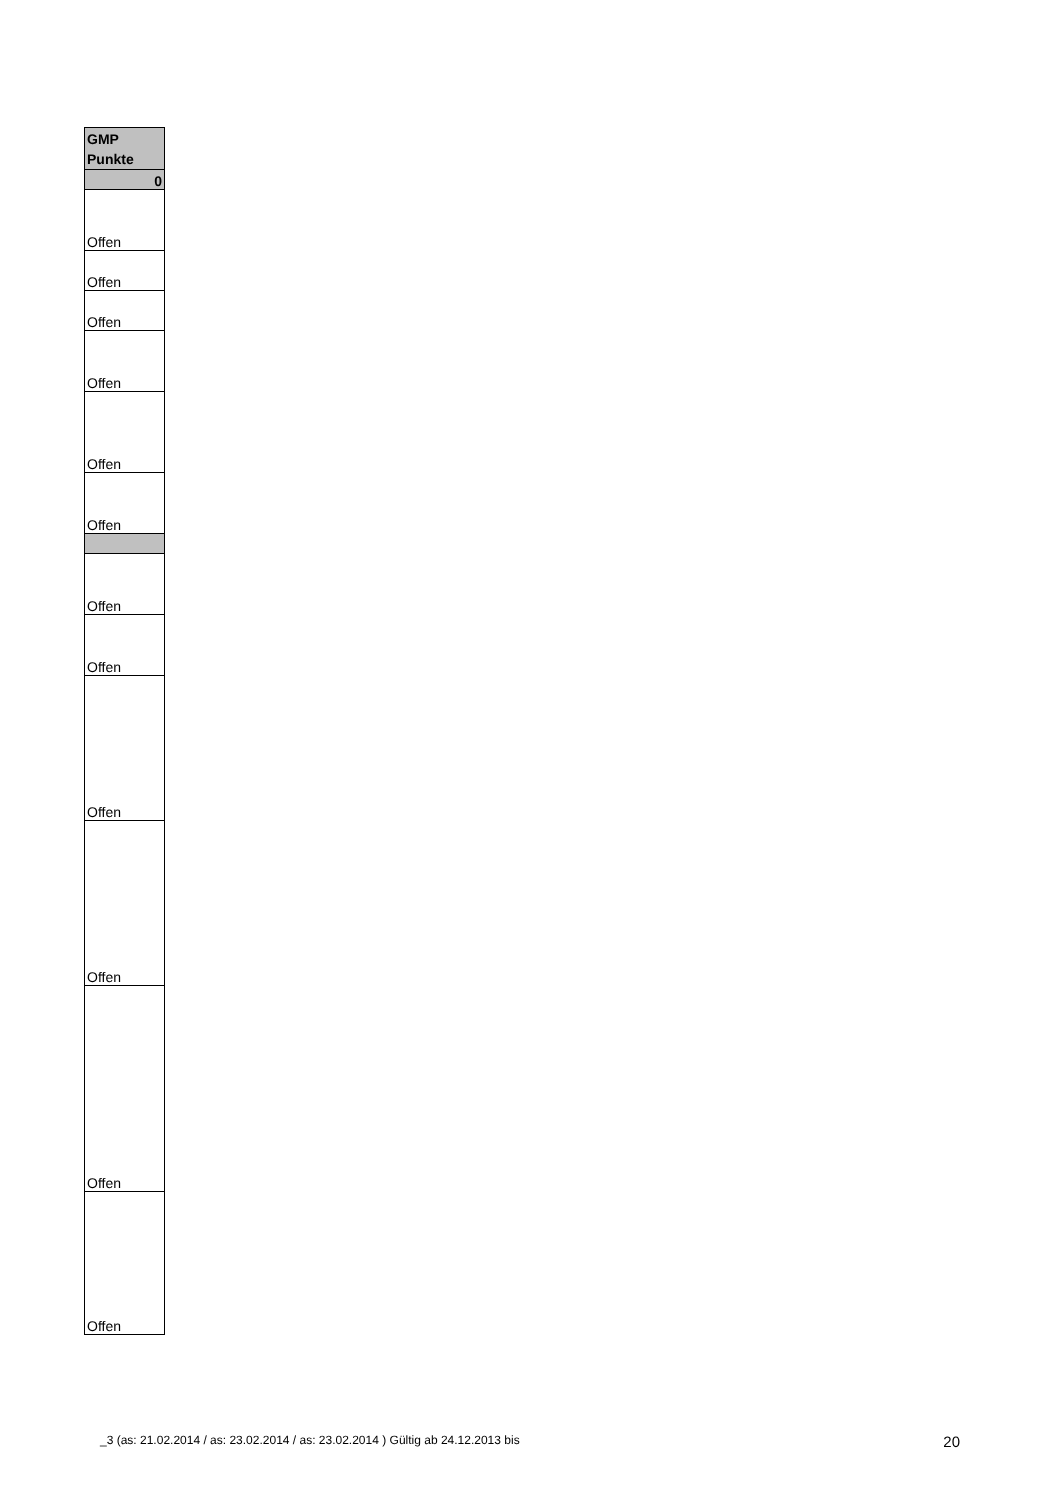| GMP Punkte |
| --- |
| 0 |
| Offen |
| Offen |
| Offen |
| Offen |
| Offen |
| Offen |
| Offen |
| Offen |
| Offen |
| Offen |
| Offen |
| Offen |
_3 (as: 21.02.2014 / as: 23.02.2014 / as: 23.02.2014 ) Gültig ab 24.12.2013 bis 20